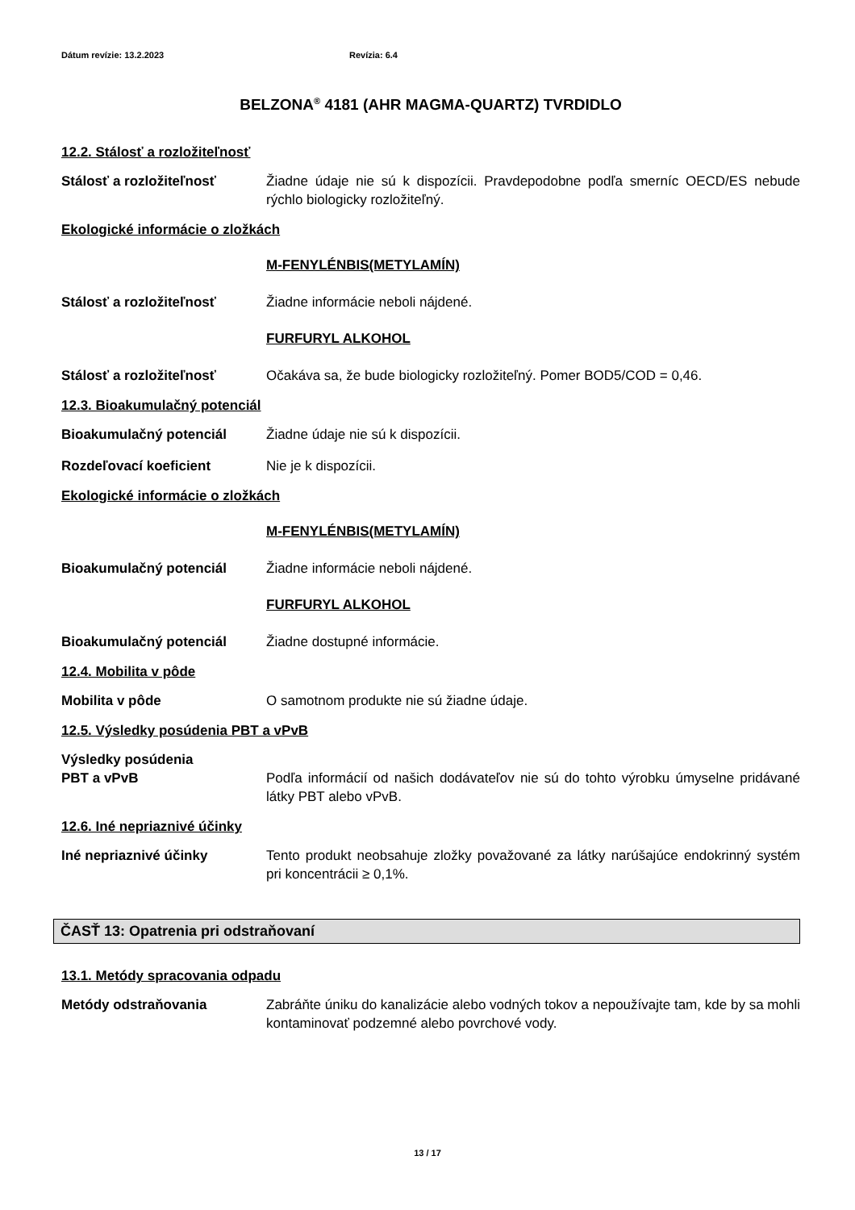Dátum revízie: 13.2.2023 Revízia: 6.4
BELZONA<sup>®</sup> 4181 (AHR MAGMA-QUARTZ) TVRDIDLO
12.2. Stálosť a rozložiteľnosť
Stálosť a rozložiteľnosť Žiadne údaje nie sú k dispozícii. Pravdepodobne podľa smerníc OECD/ES nebude rýchlo biologicky rozložiteľný.
Ekologické informácie o zložkách
M-FENYLÉNBIS(METYLAMÍN)
Stálosť a rozložiteľnosť Žiadne informácie neboli nájdené.
FURFURYL ALKOHOL
Stálosť a rozložiteľnosť Očakáva sa, že bude biologicky rozložiteľný. Pomer BOD5/COD = 0,46.
12.3. Bioakumulačný potenciál
Bioakumulačný potenciál Žiadne údaje nie sú k dispozícii.
Rozdeľovací koeficient Nie je k dispozícii.
Ekologické informácie o zložkách
M-FENYLÉNBIS(METYLAMÍN)
Bioakumulačný potenciál Žiadne informácie neboli nájdené.
FURFURYL ALKOHOL
Bioakumulačný potenciál Žiadne dostupné informácie.
12.4. Mobilita v pôde
Mobilita v pôde O samotnom produkte nie sú žiadne údaje.
12.5. Výsledky posúdenia PBT a vPvB
Výsledky posúdenia
PBT a vPvB Podľa informácií od našich dodávateľov nie sú do tohto výrobku úmyselne pridávané látky PBT alebo vPvB.
12.6. Iné nepriaznivé účinky
Iné nepriaznivé účinky Tento produkt neobsahuje zložky považované za látky narúšajúce endokrinný systém pri koncentrácii ≥ 0,1%.
ČASŤ 13: Opatrenia pri odstraňovaní
13.1. Metódy spracovania odpadu
Metódy odstraňovania Zabráňte úniku do kanalizácie alebo vodných tokov a nepoužívajte tam, kde by sa mohli kontaminovať podzemné alebo povrchové vody.
13 / 17